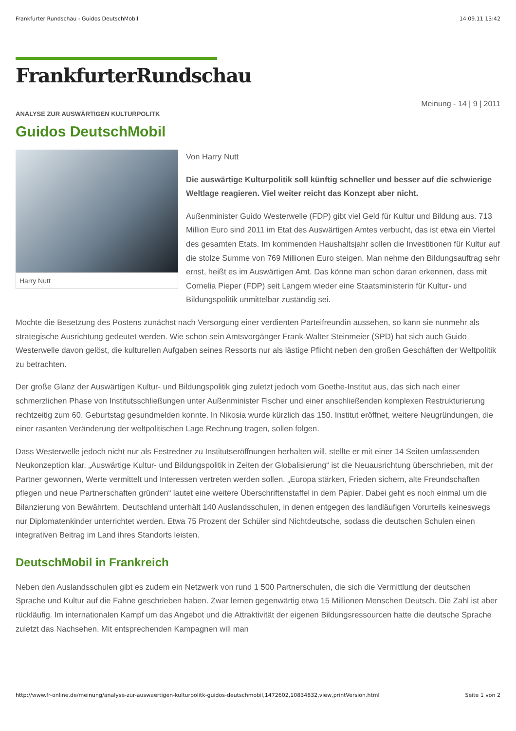Frankfurter Rundschau - Guidos DeutschMobil 14.09.11 13:42
FrankfurterRundschau
Meinung - 14 | 9 | 2011
ANALYSE ZUR AUSWÄRTIGEN KULTURPOLITK
Guidos DeutschMobil
Harry Nutt
Von Harry Nutt
Die auswärtige Kulturpolitik soll künftig schneller und besser auf die schwierige Weltlage reagieren. Viel weiter reicht das Konzept aber nicht.
Außenminister Guido Westerwelle (FDP) gibt viel Geld für Kultur und Bildung aus. 713 Million Euro sind 2011 im Etat des Auswärtigen Amtes verbucht, das ist etwa ein Viertel des gesamten Etats. Im kommenden Haushaltsjahr sollen die Investitionen für Kultur auf die stolze Summe von 769 Millionen Euro steigen. Man nehme den Bildungsauftrag sehr ernst, heißt es im Auswärtigen Amt. Das könne man schon daran erkennen, dass mit Cornelia Pieper (FDP) seit Langem wieder eine Staatsministerin für Kultur- und Bildungspolitik unmittelbar zuständig sei.
Mochte die Besetzung des Postens zunächst nach Versorgung einer verdienten Parteifreundin aussehen, so kann sie nunmehr als strategische Ausrichtung gedeutet werden. Wie schon sein Amtsvorgänger Frank-Walter Steinmeier (SPD) hat sich auch Guido Westerwelle davon gelöst, die kulturellen Aufgaben seines Ressorts nur als lästige Pflicht neben den großen Geschäften der Weltpolitik zu betrachten.
Der große Glanz der Auswärtigen Kultur- und Bildungspolitik ging zuletzt jedoch vom Goethe-Institut aus, das sich nach einer schmerzlichen Phase von Institutsschließungen unter Außenminister Fischer und einer anschließenden komplexen Restrukturierung rechtzeitig zum 60. Geburtstag gesundmelden konnte. In Nikosia wurde kürzlich das 150. Institut eröffnet, weitere Neugründungen, die einer rasanten Veränderung der weltpolitischen Lage Rechnung tragen, sollen folgen.
Dass Westerwelle jedoch nicht nur als Festredner zu Institutseröffnungen herhalten will, stellte er mit einer 14 Seiten umfassenden Neukonzeption klar. „Auswärtige Kultur- und Bildungspolitik in Zeiten der Globalisierung“ ist die Neuausrichtung überschrieben, mit der Partner gewonnen, Werte vermittelt und Interessen vertreten werden sollen. „Europa stärken, Frieden sichern, alte Freundschaften pflegen und neue Partnerschaften gründen“ lautet eine weitere Überschriftenstaffel in dem Papier. Dabei geht es noch einmal um die Bilanzierung von Bewährtem. Deutschland unterhält 140 Auslandsschulen, in denen entgegen des landläufigen Vorurteils keineswegs nur Diplomatenkinder unterrichtet werden. Etwa 75 Prozent der Schüler sind Nichtdeutsche, sodass die deutschen Schulen einen integrativen Beitrag im Land ihres Standorts leisten.
DeutschMobil in Frankreich
Neben den Auslandsschulen gibt es zudem ein Netzwerk von rund 1 500 Partnerschulen, die sich die Vermittlung der deutschen Sprache und Kultur auf die Fahne geschrieben haben. Zwar lernen gegenwärtig etwa 15 Millionen Menschen Deutsch. Die Zahl ist aber rückläufig. Im internationalen Kampf um das Angebot und die Attraktivität der eigenen Bildungsressourcen hatte die deutsche Sprache zuletzt das Nachsehen. Mit entsprechenden Kampagnen will man
http://www.fr-online.de/meinung/analyse-zur-auswaertigen-kulturpolitk-guidos-deutschmobil,1472602,10834832,view,printVersion.html Seite 1 von 2